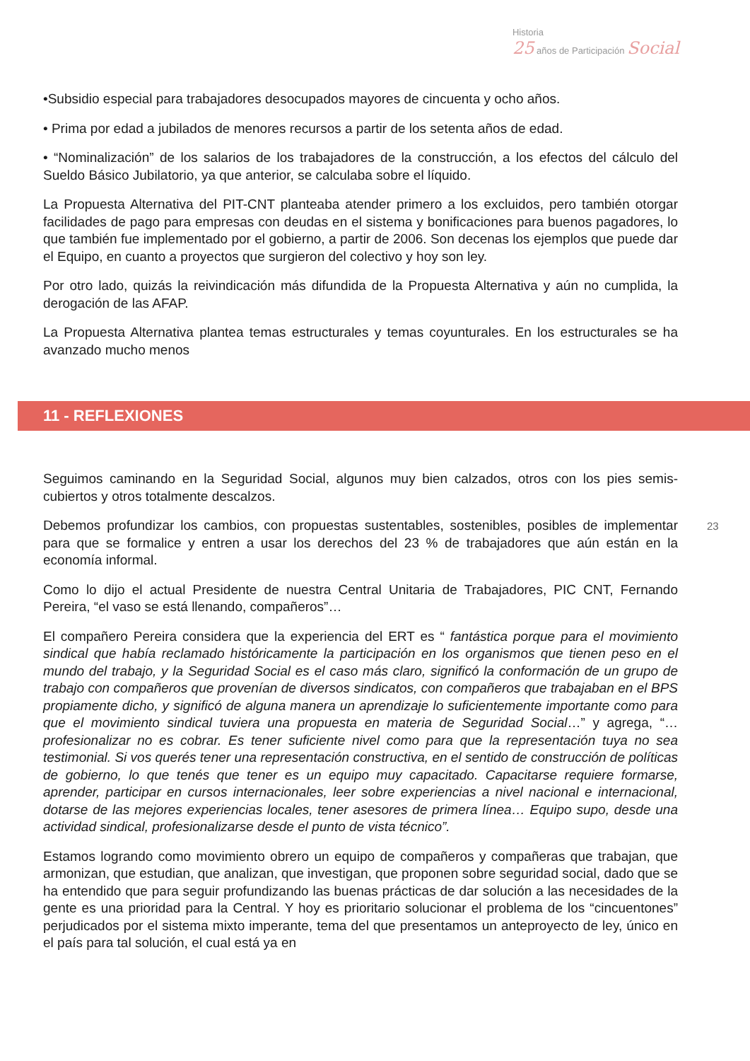Historia
25 años de Participación Social
23
•Subsidio especial para trabajadores desocupados mayores de cincuenta y ocho años.
• Prima por edad a jubilados de menores recursos a partir de los setenta años de edad.
• “Nominalización” de los salarios de los trabajadores de la construcción, a los efectos del cálculo del Sueldo Básico Jubilatorio, ya que anterior, se calculaba sobre el líquido.
La Propuesta Alternativa del PIT-CNT planteaba atender primero a los excluidos, pero también otorgar facilidades de pago para empresas con deudas en el sistema y bonificaciones para buenos pagadores, lo que también fue implementado por el gobierno, a partir de 2006. Son decenas los ejemplos que puede dar el Equipo, en cuanto a proyectos que surgieron del colectivo y hoy son ley.
Por otro lado, quizás la reivindicación más difundida de la Propuesta Alternativa y aún no cumplida, la derogación de las AFAP.
La Propuesta Alternativa plantea temas estructurales y temas coyunturales. En los estructurales se ha avanzado mucho menos
11 - REFLEXIONES
Seguimos caminando en la Seguridad Social, algunos muy bien calzados, otros con los pies semis-cubiertos y otros totalmente descalzos.
Debemos profundizar los cambios, con propuestas sustentables, sostenibles, posibles de implementar para que se formalice y entren a usar los derechos del 23 % de trabajadores que aún están en la economía informal.
Como lo dijo el actual Presidente de nuestra Central Unitaria de Trabajadores, PIC CNT, Fernando Pereira, “el vaso se está llenando, compañeros”…
El compañero Pereira considera que la experiencia del ERT es “ fantástica porque para el movimiento sindical que había reclamado históricamente la participación en los organismos que tienen peso en el mundo del trabajo, y la Seguridad Social es el caso más claro, significó la conformación de un grupo de trabajo con compañeros que provenían de diversos sindicatos, con compañeros que trabajaban en el BPS propiamente dicho, y significó de alguna manera un aprendizaje lo suficientemente importante como para que el movimiento sindical tuviera una propuesta en materia de Seguridad Social…” y agrega, “…profesionalizar no es cobrar. Es tener suficiente nivel como para que la representación tuya no sea testimonial. Si vos querés tener una representación constructiva, en el sentido de construcción de políticas de gobierno, lo que tenés que tener es un equipo muy capacitado. Capacitarse requiere formarse, aprender, participar en cursos internacionales, leer sobre experiencias a nivel nacional e internacional, dotarse de las mejores experiencias locales, tener asesores de primera línea… Equipo supo, desde una actividad sindical, profesionalizarse desde el punto de vista técnico”.
Estamos logrando como movimiento obrero un equipo de compañeros y compañeras que trabajan, que armonizan, que estudian, que analizan, que investigan, que proponen sobre seguridad social, dado que se ha entendido que para seguir profundizando las buenas prácticas de dar solución a las necesidades de la gente es una prioridad para la Central. Y hoy es prioritario solucionar el problema de los “cincuentones” perjudicados por el sistema mixto imperante, tema del que presentamos un anteproyecto de ley, único en el país para tal solución, el cual está ya en